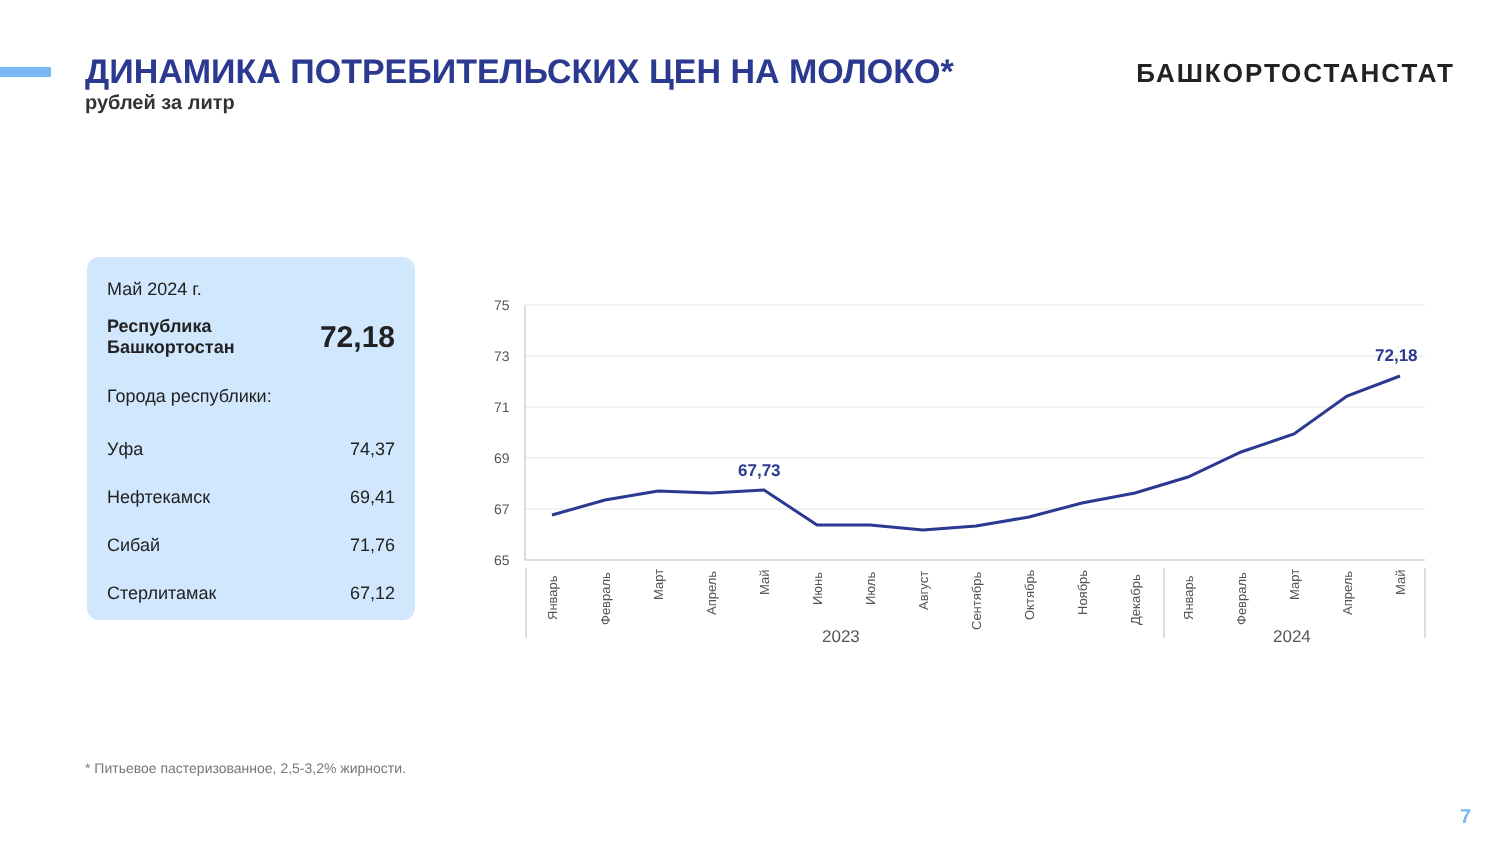ДИНАМИКА ПОТРЕБИТЕЛЬСКИХ ЦЕН НА МОЛОКО*
рублей за литр
БАШКОРТОСТАНСТАТ
| Май 2024 г. | |
| Республика Башкортостан | 72,18 |
| Города республики: | |
| Уфа | 74,37 |
| Нефтекамск | 69,41 |
| Сибай | 71,76 |
| Стерлитамак | 67,12 |
75
73
71
69
67
65
67,73
72,18
Январь
Февраль
Март
Апрель
Май
Июнь
Июль
Август
Сентябрь
Октябрь
Ноябрь
Декабрь
Январь
Февраль
Март
Апрель
Май
2023
2024
* Питьевое пастеризованное, 2,5-3,2% жирности.
7